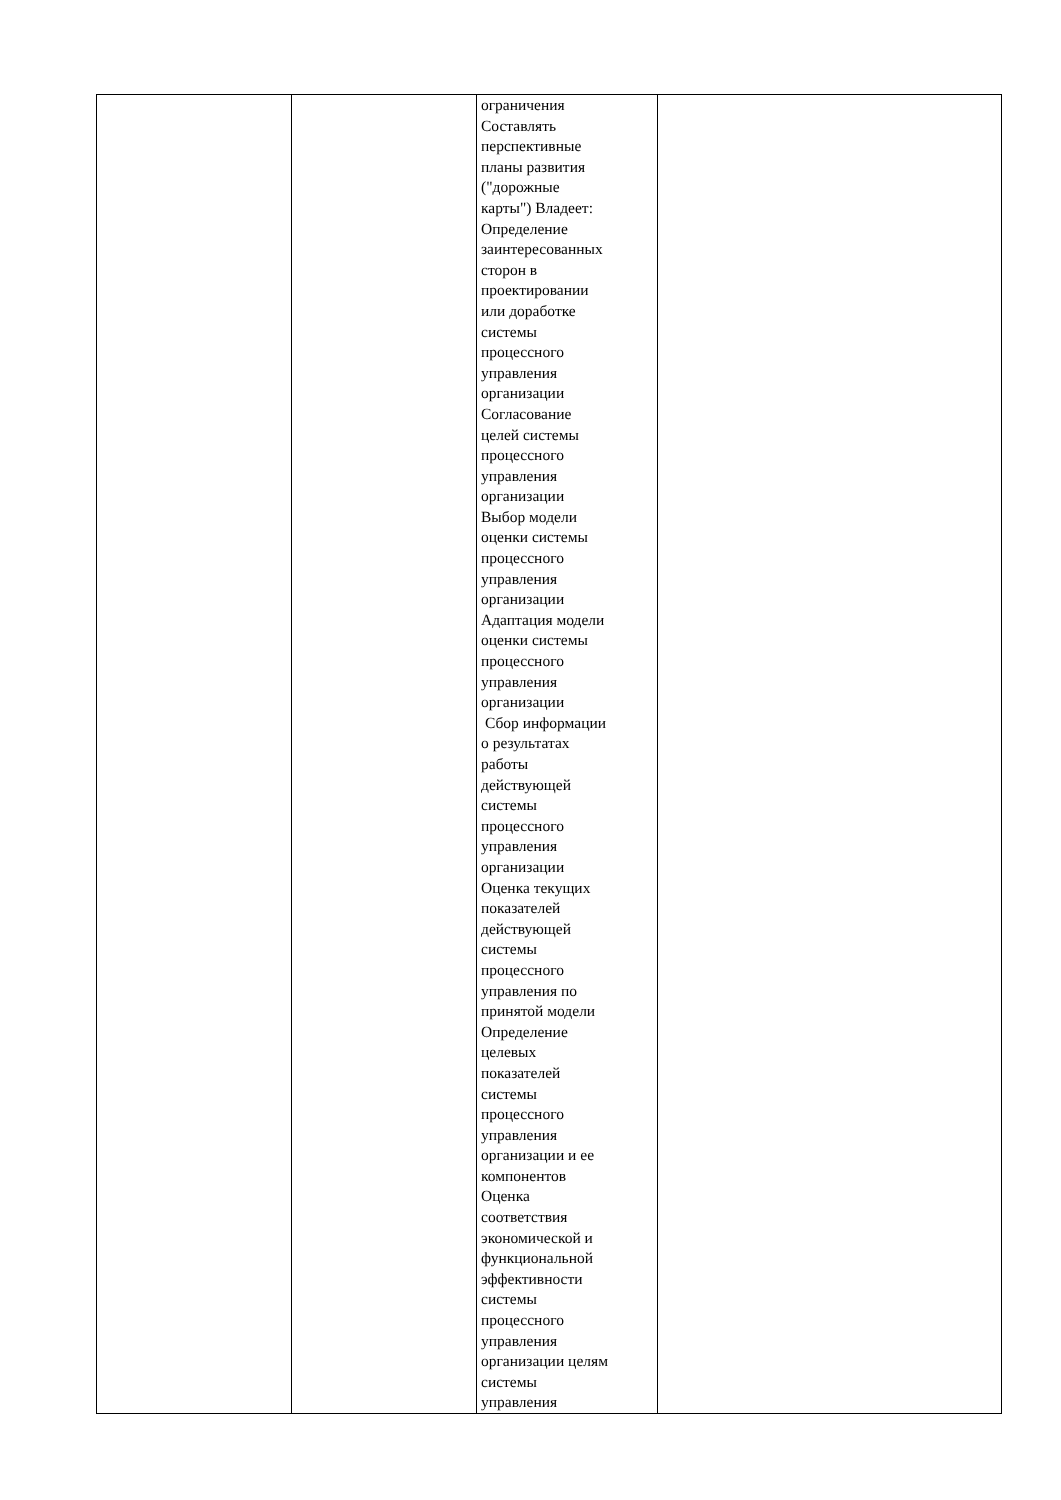| | | ограничения Составлять перспективные планы развития ("дорожные карты") Владеет: Определение заинтересованных сторон в проектировании или доработке системы процессного управления организации Согласование целей системы процессного управления организации Выбор модели оценки системы процессного управления организации Адаптация модели оценки системы процессного управления организации Сбор информации о результатах работы действующей системы процессного управления организации Оценка текущих показателей действующей системы процессного управления по принятой модели Определение целевых показателей системы процессного управления организации и ее компонентов Оценка соответствия экономической и функциональной эффективности системы процессного управления организации целям системы управления | |